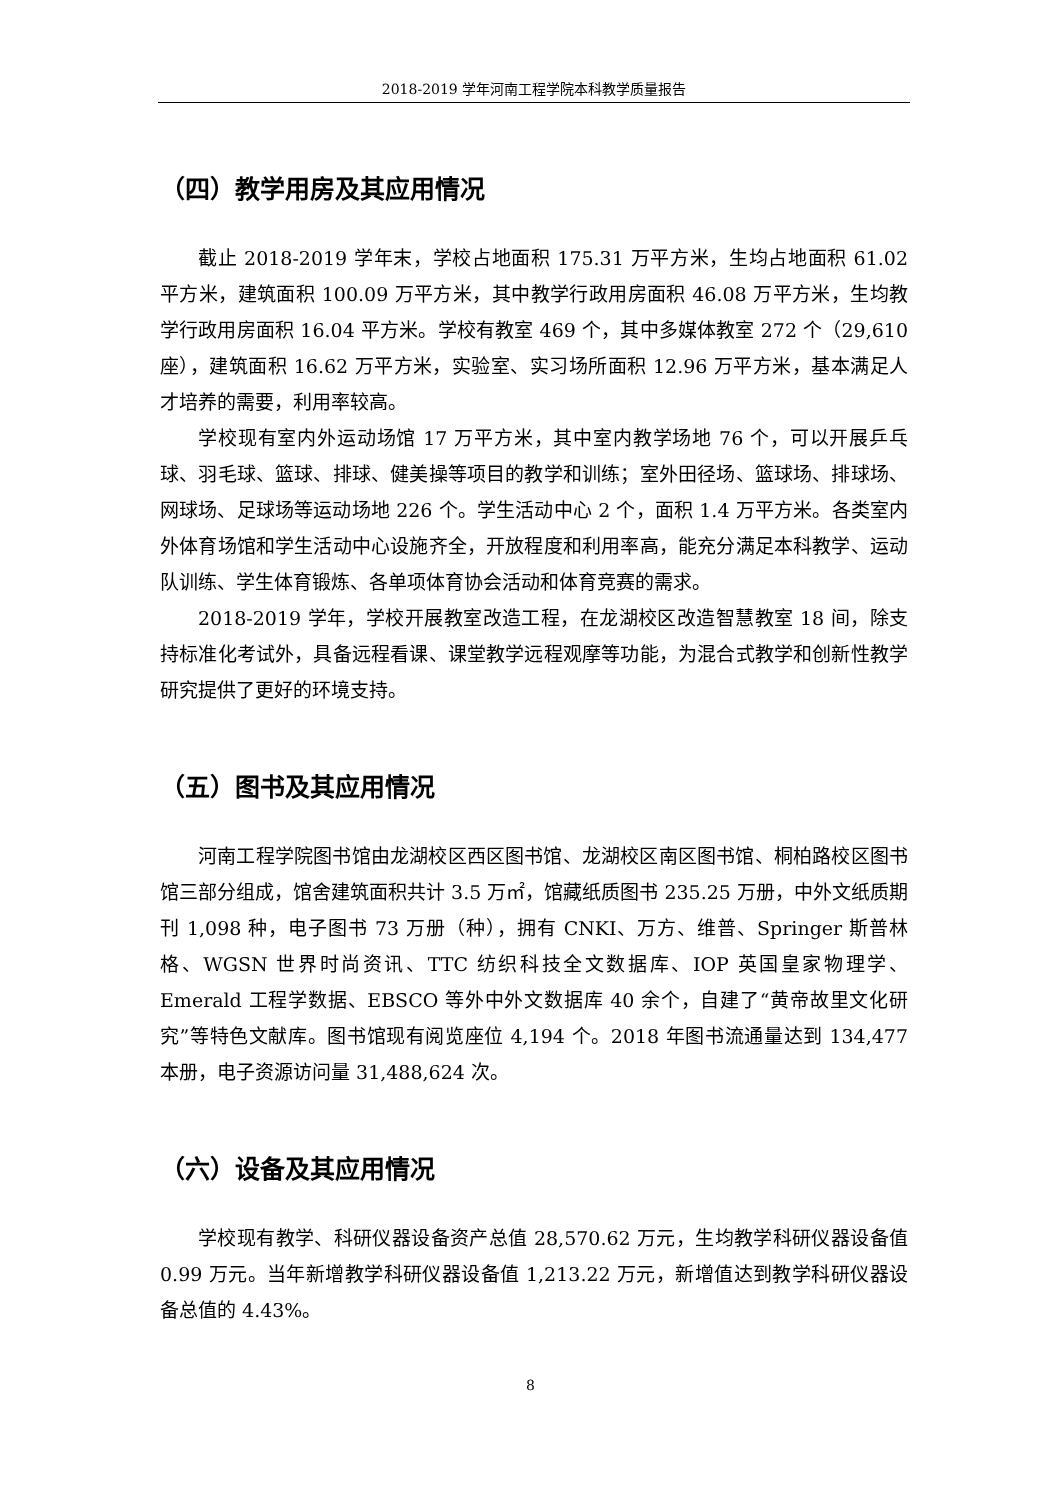2018-2019 学年河南工程学院本科教学质量报告
（四）教学用房及其应用情况
截止 2018-2019 学年末，学校占地面积 175.31 万平方米，生均占地面积 61.02 平方米，建筑面积 100.09 万平方米，其中教学行政用房面积 46.08 万平方米，生均教学行政用房面积 16.04 平方米。学校有教室 469 个，其中多媒体教室 272 个（29,610 座），建筑面积 16.62 万平方米，实验室、实习场所面积 12.96 万平方米，基本满足人才培养的需要，利用率较高。
学校现有室内外运动场馆 17 万平方米，其中室内教学场地 76 个，可以开展乒乓球、羽毛球、篮球、排球、健美操等项目的教学和训练；室外田径场、篮球场、排球场、网球场、足球场等运动场地 226 个。学生活动中心 2 个，面积 1.4 万平方米。各类室内外体育场馆和学生活动中心设施齐全，开放程度和利用率高，能充分满足本科教学、运动队训练、学生体育锻炼、各单项体育协会活动和体育竞赛的需求。
2018-2019 学年，学校开展教室改造工程，在龙湖校区改造智慧教室 18 间，除支持标准化考试外，具备远程看课、课堂教学远程观摩等功能，为混合式教学和创新性教学研究提供了更好的环境支持。
（五）图书及其应用情况
河南工程学院图书馆由龙湖校区西区图书馆、龙湖校区南区图书馆、桐柏路校区图书馆三部分组成，馆舍建筑面积共计 3.5 万㎡，馆藏纸质图书 235.25 万册，中外文纸质期刊 1,098 种，电子图书 73 万册（种），拥有 CNKI、万方、维普、Springer 斯普林格、WGSN 世界时尚资讯、TTC 纺织科技全文数据库、IOP 英国皇家物理学、Emerald 工程学数据、EBSCO 等外中外文数据库 40 余个，自建了“黄帝故里文化研究”等特色文献库。图书馆现有阅览座位 4,194 个。2018 年图书流通量达到 134,477 本册，电子资源访问量 31,488,624 次。
（六）设备及其应用情况
学校现有教学、科研仪器设备资产总值 28,570.62 万元，生均教学科研仪器设备值 0.99 万元。当年新增教学科研仪器设备值 1,213.22 万元，新增值达到教学科研仪器设备总值的 4.43%。
8